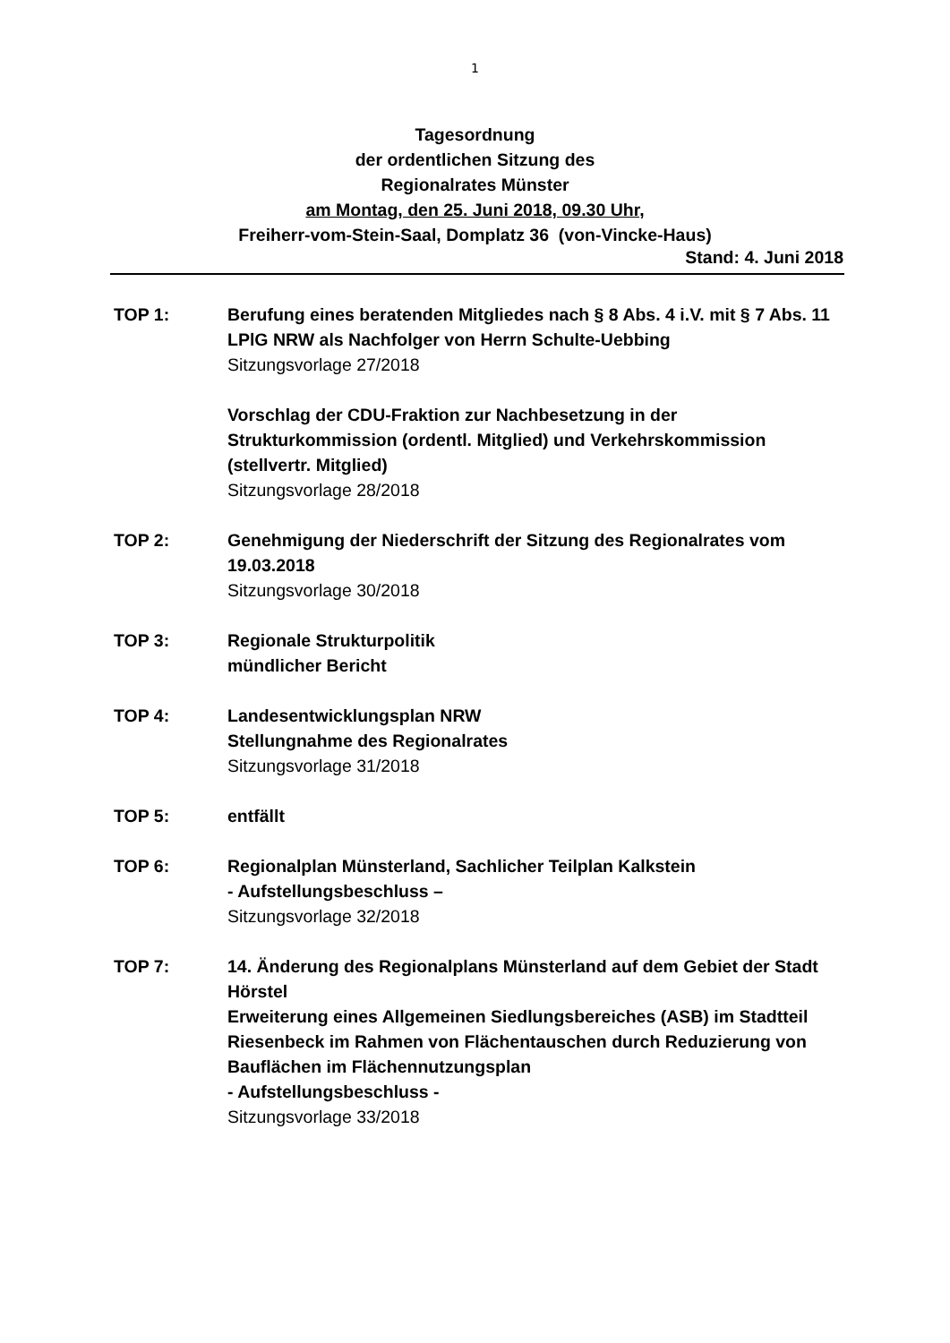1
Tagesordnung
der ordentlichen Sitzung des
Regionalrates Münster
am Montag, den 25. Juni 2018, 09.30 Uhr,
Freiherr-vom-Stein-Saal, Domplatz 36 (von-Vincke-Haus)
Stand: 4. Juni 2018
TOP 1: Berufung eines beratenden Mitgliedes nach § 8 Abs. 4 i.V. mit § 7 Abs. 11 LPlG NRW als Nachfolger von Herrn Schulte-Uebbing
Sitzungsvorlage 27/2018
Vorschlag der CDU-Fraktion zur Nachbesetzung in der Strukturkommission (ordentl. Mitglied) und Verkehrskommission (stellvertr. Mitglied)
Sitzungsvorlage 28/2018
TOP 2: Genehmigung der Niederschrift der Sitzung des Regionalrates vom 19.03.2018
Sitzungsvorlage 30/2018
TOP 3: Regionale Strukturpolitik
mündlicher Bericht
TOP 4: Landesentwicklungsplan NRW
Stellungnahme des Regionalrates
Sitzungsvorlage 31/2018
TOP 5: entfällt
TOP 6: Regionalplan Münsterland, Sachlicher Teilplan Kalkstein
- Aufstellungsbeschluss –
Sitzungsvorlage 32/2018
TOP 7: 14. Änderung des Regionalplans Münsterland auf dem Gebiet der Stadt Hörstel
Erweiterung eines Allgemeinen Siedlungsbereiches (ASB) im Stadtteil Riesenbeck im Rahmen von Flächentauschen durch Reduzierung von Bauflächen im Flächennutzungsplan
- Aufstellungsbeschluss -
Sitzungsvorlage 33/2018